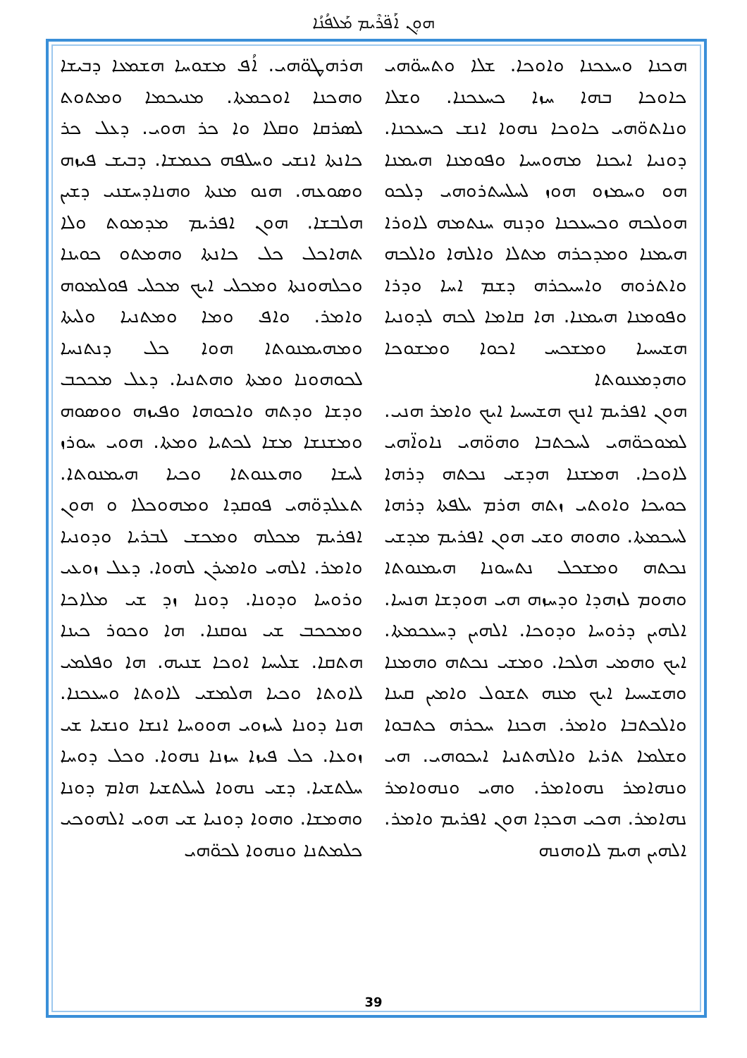ܗܘܼܢ ܐܰܦ̈ܪܶܝܡ ܡܰܠܦܳܢܳܐ
ܗܪܗܛܘ̈ܗܝ. ܐܳܦ ܡܫܘܚܐ ܗܫܡܥܐ ܕܒܝܫܐ ܘܗܟܢܐ ܐܘܟܡܬܐ. ܡܢܝܟܡܐ ܘܡܬܘܬ ܠܣܪܩܐ ܘܩܠܐ ܘܐ ܟܪ ܗܘܝ. ܕܥܠ ܟܪ ܟܐܢܬܐ ܐܢܫܝ ܘܚܠܦܗ ܟܥܡܫܐ. ܕܒܝܫ ܦܝܙܗ ܘܣܘܥܗ. ܗܢܘ ܡܢܬܐ ܘܗܢܐܕܚܫܢܝ ܕܫܝܢ ܗܠܒܫܐ. ܗܘܢ ܐܦܪܝܡ ܡܕܡܘܬ ܘܠܐ ܬܗܐܟܠ ܟܠ ܟܐܢܬܐ ܘܗܡܬܘ ܟܘܝܢܐ ܘܟܠܗܘܢܬܐ ܘܡܟܠܝ ܐܝܟ ܡܟܠܝ ܦܘܠܡܘܗ ܘܐܡܪ. ܘܐܦ ܘܡܐ ܘܡܬܢܝܐ ܘܠܝܬܐ ܘܡܗܝܡܢܘܬܐ ܗܘܐ ܟܠ ܕܢܬܢܚܐ ܠܟܘܗܘܢܐ ܘܡܬܐ ܘܗܬܢܝܐ. ܕܥܠ ܡܟܟܒ ܘܕܫܐ ܘܕܬܗ ܘܐܟܘܗܐ ܘܦܝܙܗ ܘܘܣܘܗ ܘܡܫܢܫܐ ܡܫܐ ܠܟܬܝܐ ܘܡܬܐ. ܗܘܝ ܚܘܪܙ ܠܚܫܐ ܘܗܥܢܘܬܐ ܘܟܝܐ ܗܝܡܢܘܬܐ. ܬܥܠܕܘ̈ܗܝ ܦܘܩܕܐ ܘܡܗܘܟܠܐ ܘ ܗܘܢ ܐܦܪܝܡ ܡܟܠܗ ܘܡܟܫ ܠܒܪܝܐ ܘܕܘܢܝܐ ܘܐܡܪ. ܐܠܗܝ ܘܐܡܝܪܢ ܠܗܘܐ. ܕܥܠ ܙܘܥܝ ܘܪܘܚܐ ܘܕܘܢܐ. ܕܘܢܐ ܙܕ ܫܝ ܡܠܐܟܐ ܘܡܟܟܒ ܫܝ ܢܘܩܢܐ. ܗܐ ܘܟܘܪ ܟܝܢܐ ܗܬܩܐ. ܫܠܝܚܐ ܐܘܟܐ ܫܢܝܗ. ܗܐ ܘܦܠܡܝ ܠܐܘܬܐ ܘܟܝܐ ܗܠܡܫܝ ܠܐܘܬܐ ܘܚܥܟܢܐ. ܗܢܐ ܕܘܢܐ ܠܚܙܘܝ ܗܘܘܚܐ ܐܢܫܐ ܘܢܫܝܐ ܫܝ ܙܘܥܐ. ܟܠ ܦܝܙܐ ܚܙܢܐ ܢܗܘܐ. ܘܟܠ ܕܘܚܐ ܚܠܬܫܝܐ. ܕܫܝ ܢܗܘܐ ܠܚܠܬܫܝܐ ܗܐܡ ܕܘܢܐ ܘܗܡܫܐ. ܘܗܘܐ ܕܘܢܝܐ ܫܝ ܗܘܝ ܐܠܗܘܟܝ ܟܠܡܬܢܐ ܘܢܗܘܐ ܠܟܘ̈ܗܝ
ܗܟܢܐ ܘܚܥܟܢܐ ܘܐܘܟܐ. ܫܠܐ ܘܬܚܘ̈ܗܝ ܟܐܘܟܐ ܒܗܐ ܚܙܐ ܟܚܥܟܢܐ. ܘܫܠܐ ܘܢܐܬܘ̈ܗܝ ܟܐܘܟܐ ܢܗܘܐ ܐܢܫ ܟܚܥܟܢܐ. ܕܘܢܝܐ ܐܝܟܢܐ ܡܗܘܚܝܐ ܘܦܘܡܢܐ ܗܝܡܢܐ ܗܘ ܘܚܡܙܘ ܗܘܙ ܠܚܠܚܬܪܘܗܝ ܕܠܟܘ ܗܘܠܟܗ ܘܟܚܥܟܢܐ ܘܕܢܗ ܚܢܬܡܗ ܠܐܘܪܐ ܗܝܡܢܐ ܘܡܕܟܪܗ ܡܬܠܐ ܘܐܠܗܐ ܘܐܠܟܗ ܘܐܬܪܘܗ ܘܐܚܝܟܪܗ ܕܫܡ ܐܚܐ ܘܕܪܐ ܘܦܘܡܢܐ ܗܝܡܢܐ. ܗܐ ܩܐܡܐ ܠܟܗ ܠܕܘܢܝܐ ܗܫܝܚܝܐ ܘܡܫܟܚ ܐܟܘܐ ܘܡܫܘܟܐ ܘܗܕܡܥܢܘܬܐ
ܗܘܢ ܐܦܪܝܡ ܐܢܟ ܗܫܝܚܝܐ ܐܝܟ ܘܐܡܪ ܗܢܝ. ܠܡܘܟܘ̈ܗܝ ܠܚܟܬܒܐ ܘܗܘ̈ܗܝ ܢܐܘܐ̈ܗܝ ܠܐܘܟܐ. ܗܡܫܢܐ ܗܕܫܝ ܢܟܬܗ ܕܪܗܐ ܟܘܝܟܐ ܘܐܘܬܝ ܙܬܗ ܗܪܡ ܝܠܦܬܐ ܕܪܗܐ ܠܚܟܡܬܐ. ܘܗܘܗ ܘܫܝ ܗܘܢ ܐܦܪܝܡ ܡܕܫܝ ܢܟܬܗ ܘܡܫܟܠ ܢܬܚܘܢܐ ܗܝܡܢܘܬܐ ܘܗܘܡ ܠܙܗܕܐ ܘܕܚܙܗ ܗܝ ܗܘܕܫܐ ܗܢܚܐ. ܐܠܗܝܢ ܕܪܘܚܐ ܘܕܘܟܐ. ܐܠܗܝܢ ܕܚܥܟܡܬܐ. ܐܝܟ ܘܗܡܝ ܗܠܟܐ. ܘܡܫܝ ܢܟܬܗ ܘܗܡܢܐ ܘܗܫܝܚܝܐ ܐܝܟ ܡܢܗ ܬܫܘܠ ܘܐܡܝܢ ܩܝܢܐ ܘܐܠܟܬܒܐ ܘܐܡܪ. ܗܟܢܐ ܚܟܪܗ ܟܬܒܘܐ ܘܫܠܡܐ ܬܪܝܐ ܘܐܠܗܬܢܝܐ ܐܝܟܘܗܝ. ܗܝ ܘܢܗܐܡܪ ܢܗܘܐܡܪ. ܘܗܝ ܘܢܗܘܐܡܪ ܢܗܐܡܪ. ܗܟܝ ܗܟܕܐ ܗܘܢ ܐܦܪܝܡ ܘܐܡܪ. ܐܠܗܝܢ ܗܝܡ ܠܐܘܗܢܗ
39